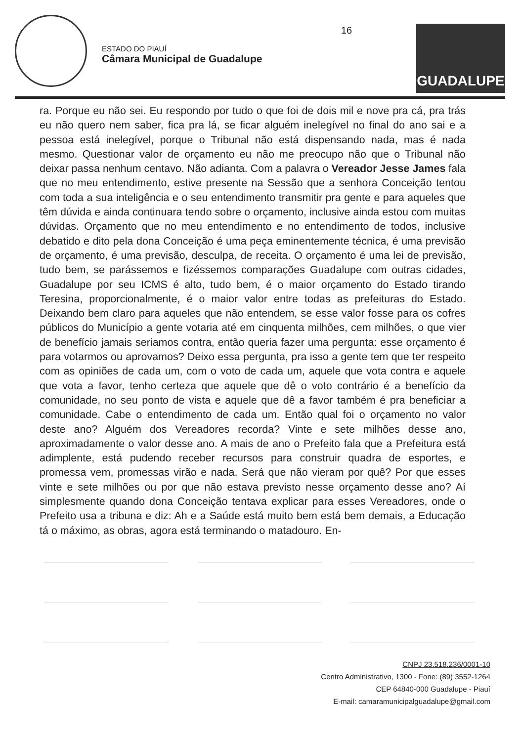ESTADO DO PIAUÍ
Câmara Municipal de Guadalupe
GUADALUPE
16
ra. Porque eu não sei. Eu respondo por tudo o que foi de dois mil e nove pra cá, pra trás eu não quero nem saber, fica pra lá, se ficar alguém inelegível no final do ano sai e a pessoa está inelegível, porque o Tribunal não está dispensando nada, mas é nada mesmo. Questionar valor de orçamento eu não me preocupo não que o Tribunal não deixar passa nenhum centavo. Não adianta. Com a palavra o Vereador Jesse James fala que no meu entendimento, estive presente na Sessão que a senhora Conceição tentou com toda a sua inteligência e o seu entendimento transmitir pra gente e para aqueles que têm dúvida e ainda continuara tendo sobre o orçamento, inclusive ainda estou com muitas dúvidas. Orçamento que no meu entendimento e no entendimento de todos, inclusive debatido e dito pela dona Conceição é uma peça eminentemente técnica, é uma previsão de orçamento, é uma previsão, desculpa, de receita. O orçamento é uma lei de previsão, tudo bem, se parássemos e fizéssemos comparações Guadalupe com outras cidades, Guadalupe por seu ICMS é alto, tudo bem, é o maior orçamento do Estado tirando Teresina, proporcionalmente, é o maior valor entre todas as prefeituras do Estado. Deixando bem claro para aqueles que não entendem, se esse valor fosse para os cofres públicos do Município a gente votaria até em cinquenta milhões, cem milhões, o que vier de benefício jamais seriamos contra, então queria fazer uma pergunta: esse orçamento é para votarmos ou aprovamos? Deixo essa pergunta, pra isso a gente tem que ter respeito com as opiniões de cada um, com o voto de cada um, aquele que vota contra e aquele que vota a favor, tenho certeza que aquele que dê o voto contrário é a benefício da comunidade, no seu ponto de vista e aquele que dê a favor também é pra beneficiar a comunidade. Cabe o entendimento de cada um. Então qual foi o orçamento no valor deste ano? Alguém dos Vereadores recorda? Vinte e sete milhões desse ano, aproximadamente o valor desse ano. A mais de ano o Prefeito fala que a Prefeitura está adimplente, está pudendo receber recursos para construir quadra de esportes, e promessa vem, promessas virão e nada. Será que não vieram por quê? Por que esses vinte e sete milhões ou por que não estava previsto nesse orçamento desse ano? Aí simplesmente quando dona Conceição tentava explicar para esses Vereadores, onde o Prefeito usa a tribuna e diz: Ah e a Saúde está muito bem está bem demais, a Educação tá o máximo, as obras, agora está terminando o matadouro. En-
CNPJ 23.518.236/0001-10
Centro Administrativo, 1300 - Fone: (89) 3552-1264
CEP 64840-000 Guadalupe - Piauí
E-mail: camaramunicipalguadalupe@gmail.com